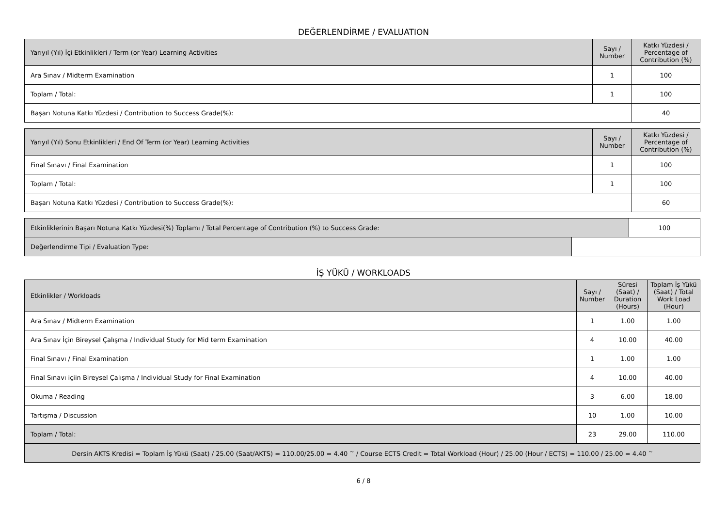DEĞERLENDİRME / EVALUATION
| Yarıyıl (Yıl) İçi Etkinlikleri / Term (or Year) Learning Activities | Sayı / Number | Katkı Yüzdesi / Percentage of Contribution (%) |
| --- | --- | --- |
| Ara Sınav / Midterm Examination | 1 | 100 |
| Toplam / Total: | 1 | 100 |
| Başarı Notuna Katkı Yüzdesi / Contribution to Success Grade(%): | | 40 |
| Yarıyıl (Yıl) Sonu Etkinlikleri / End Of Term (or Year) Learning Activities | Sayı / Number | Katkı Yüzdesi / Percentage of Contribution (%) |
| --- | --- | --- |
| Final Sınavı / Final Examination | 1 | 100 |
| Toplam / Total: | 1 | 100 |
| Başarı Notuna Katkı Yüzdesi / Contribution to Success Grade(%): | | 60 |
| Etkinliklerinin Başarı Notuna Katkı Yüzdesi(%) Toplamı / Total Percentage of Contribution (%) to Success Grade: | | 100 |
| Değerlendirme Tipi / Evaluation Type: | | |
İŞ YÜKÜ / WORKLOADS
| Etkinlikler / Workloads | Sayı / Number | Süresi (Saat) / Duration (Hours) | Toplam İş Yükü (Saat) / Total Work Load (Hour) |
| --- | --- | --- | --- |
| Ara Sınav / Midterm Examination | 1 | 1.00 | 1.00 |
| Ara Sınav İçin Bireysel Çalışma / Individual Study for Mid term Examination | 4 | 10.00 | 40.00 |
| Final Sınavı / Final Examination | 1 | 1.00 | 1.00 |
| Final Sınavı içiin Bireysel Çalışma / Individual Study for Final Examination | 4 | 10.00 | 40.00 |
| Okuma / Reading | 3 | 6.00 | 18.00 |
| Tartışma / Discussion | 10 | 1.00 | 10.00 |
| Toplam / Total: | 23 | 29.00 | 110.00 |
| Dersin AKTS Kredisi = Toplam İş Yükü (Saat) / 25.00 (Saat/AKTS) = 110.00/25.00 = 4.40 <sup>~</sup> / Course ECTS Credit = Total Workload (Hour) / 25.00 (Hour / ECTS) = 110.00 / 25.00 = 4.40 <sup>~</sup> | | | |
6 / 8